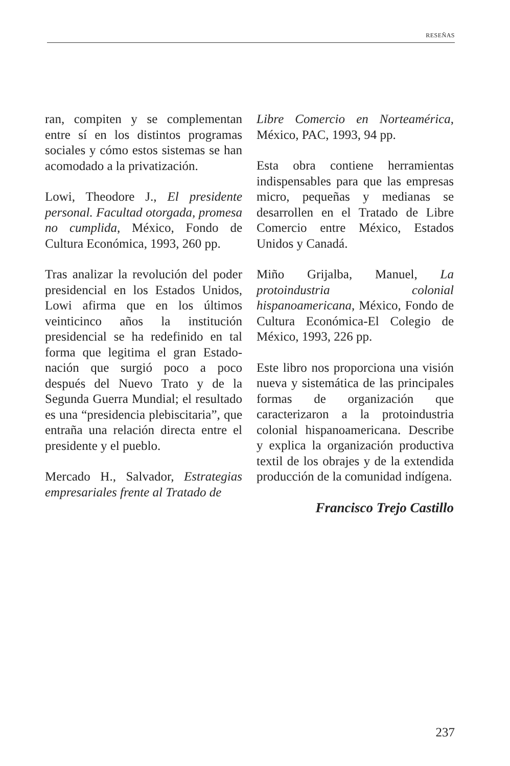RESEÑAS
ran, compiten y se complementan entre sí en los distintos programas sociales y cómo estos sistemas se han acomodado a la privatización.
Lowi, Theodore J., El presidente personal. Facultad otorgada, promesa no cumplida, México, Fondo de Cultura Económica, 1993, 260 pp.
Tras analizar la revolución del poder presidencial en los Estados Unidos, Lowi afirma que en los últimos veinticinco años la institución presidencial se ha redefinido en tal forma que legitima el gran Estado-nación que surgió poco a poco después del Nuevo Trato y de la Segunda Guerra Mundial; el resultado es una “presidencia plebiscitaria”, que entraña una relación directa entre el presidente y el pueblo.
Mercado H., Salvador, Estrategias empresariales frente al Tratado de
Libre Comercio en Norteamérica, México, PAC, 1993, 94 pp.
Esta obra contiene herramientas indispensables para que las empresas micro, pequeñas y medianas se desarrollen en el Tratado de Libre Comercio entre México, Estados Unidos y Canadá.
Miño Grijalba, Manuel, La protoindustria colonial hispanoamericana, México, Fondo de Cultura Económica-El Colegio de México, 1993, 226 pp.
Este libro nos proporciona una visión nueva y sistemática de las principales formas de organización que caracterizaron a la protoindustria colonial hispanoamericana. Describe y explica la organización productiva textil de los obrajes y de la extendida producción de la comunidad indígena.
Francisco Trejo Castillo
237